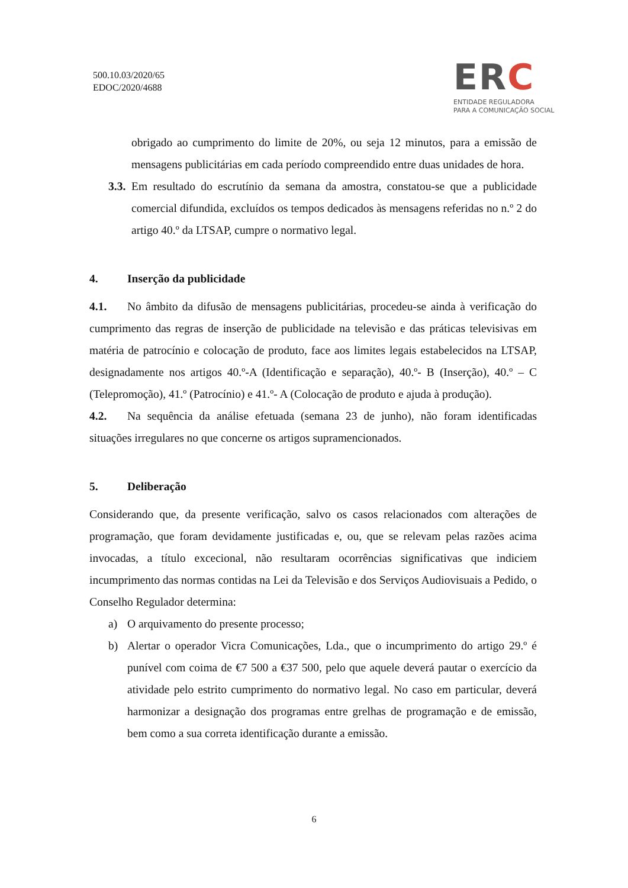500.10.03/2020/65
EDOC/2020/4688
ERC
ENTIDADE REGULADORA
PARA A COMUNICAÇÃO SOCIAL
obrigado ao cumprimento do limite de 20%, ou seja 12 minutos, para a emissão de mensagens publicitárias em cada período compreendido entre duas unidades de hora.
3.3.
Em resultado do escrutínio da semana da amostra, constatou-se que a publicidade comercial difundida, excluídos os tempos dedicados às mensagens referidas no n.º 2 do artigo 40.º da LTSAP, cumpre o normativo legal.
4. Inserção da publicidade
4.1. No âmbito da difusão de mensagens publicitárias, procedeu-se ainda à verificação do cumprimento das regras de inserção de publicidade na televisão e das práticas televisivas em matéria de patrocínio e colocação de produto, face aos limites legais estabelecidos na LTSAP, designadamente nos artigos 40.º-A (Identificação e separação), 40.º- B (Inserção), 40.º – C (Telepromoção), 41.º (Patrocínio) e 41.º- A (Colocação de produto e ajuda à produção).
4.2. Na sequência da análise efetuada (semana 23 de junho), não foram identificadas situações irregulares no que concerne os artigos supramencionados.
5. Deliberação
Considerando que, da presente verificação, salvo os casos relacionados com alterações de programação, que foram devidamente justificadas e, ou, que se relevam pelas razões acima invocadas, a título excecional, não resultaram ocorrências significativas que indiciem incumprimento das normas contidas na Lei da Televisão e dos Serviços Audiovisuais a Pedido, o Conselho Regulador determina:
a) O arquivamento do presente processo;
b) Alertar o operador Vicra Comunicações, Lda., que o incumprimento do artigo 29.º é punível com coima de €7 500 a €37 500, pelo que aquele deverá pautar o exercício da atividade pelo estrito cumprimento do normativo legal. No caso em particular, deverá harmonizar a designação dos programas entre grelhas de programação e de emissão, bem como a sua correta identificação durante a emissão.
6